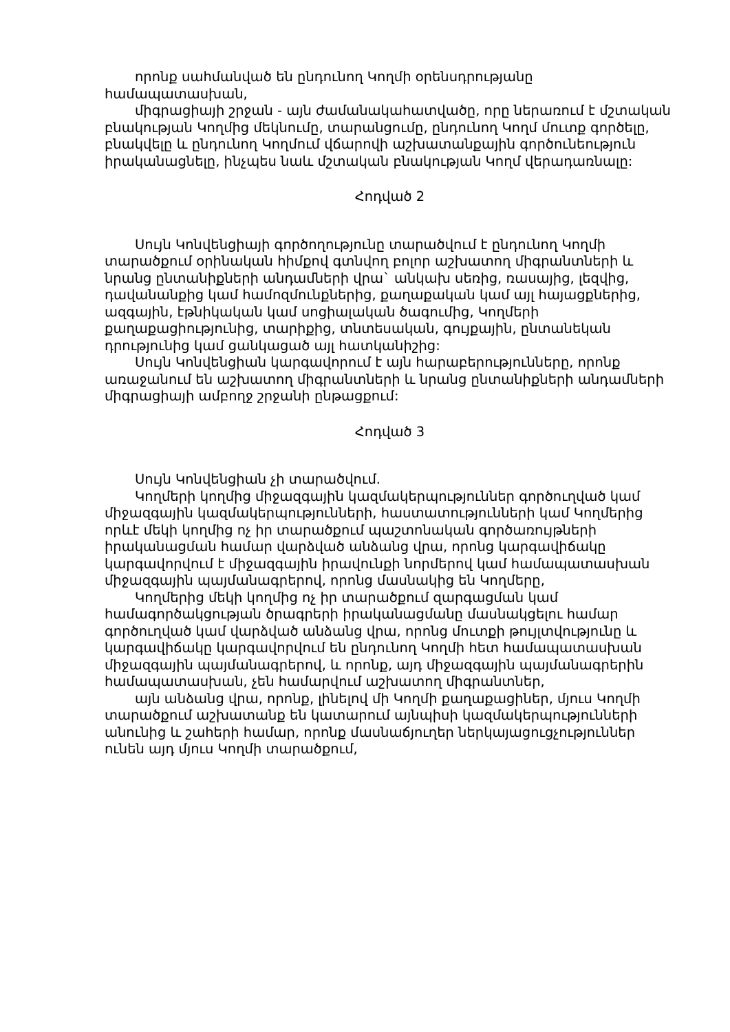որոնք սահմանված են ընդունող Կողմի օրենսդրությանը համապատասխան,
միգրացիայի շրջան - այն ժամանակահատվածը, որը ներառում է մշտական բնակության Կողմից մեկնումը, տարանցումը, ընդունող Կողմ մուտք գործելը, բնակվելը և ընդունող Կողմում վճարովի աշխատանքային գործունեություն իրականացնելը, ինչպես նաև մշտական բնակության Կողմ վերադառնալը:
Հոդված 2
Սույն Կոնվենցիայի գործողությունը տարածվում է ընդունող Կողմի տարածքում օրինական հիմքով գտնվող բոլոր աշխատող միգրանտների և նրանց ընտանիքների անդամների վրա` անկախ սեռից, ռասայից, լեզվից, դավանանքից կամ համոզմունքներից, քաղաքական կամ այլ հայացքներից, ազգային, էթնիկական կամ սոցիալական ծագումից, Կողմերի քաղաքացիությունից, տարիքից, տնտեսական, գույքային, ընտանեկան դրությունից կամ ցանկացած այլ հատկանիշից:
Սույն Կոնվենցիան կարգավորում է այն հարաբերությունները, որոնք առաջանում են աշխատող միգրանտների և նրանց ընտանիքների անդամների միգրացիայի ամբողջ շրջանի ընթացքում:
Հոդված 3
Սույն Կոնվենցիան չի տարածվում.
Կողմերի կողմից միջազգային կազմակերպություններ գործուղված կամ միջազգային կազմակերպությունների, հաստատությունների կամ Կողմերից որևէ մեկի կողմից ոչ իր տարածքում պաշտոնական գործառույթների իրականացման համար վարձված անձանց վրա, որոնց կարգավիճակը կարգավորվում է միջազգային իրավունքի նորմերով կամ համապատասխան միջազգային պայմանագրերով, որոնց մասնակից են Կողմերը,
Կողմերից մեկի կողմից ոչ իր տարածքում զարգացման կամ համագործակցության ծրագրերի իրականացմանը մասնակցելու համար գործուղված կամ վարձված անձանց վրա, որոնց մուտքի թույլտվությունը և կարգավիճակը կարգավորվում են ընդունող Կողմի հետ համապատասխան միջազգային պայմանագրերով, և որոնք, այդ միջազգային պայմանագրերին համապատասխան, չեն համարվում աշխատող միգրանտներ,
այն անձանց վրա, որոնք, լինելով մի Կողմի քաղաքացիներ, մյուս Կողմի տարածքում աշխատանք են կատարում այնպիսի կազմակերպությունների անունից և շահերի համար, որոնք մասնաճյուղեր ներկայացուցչություններ ունեն այդ մյուս Կողմի տարածքում,